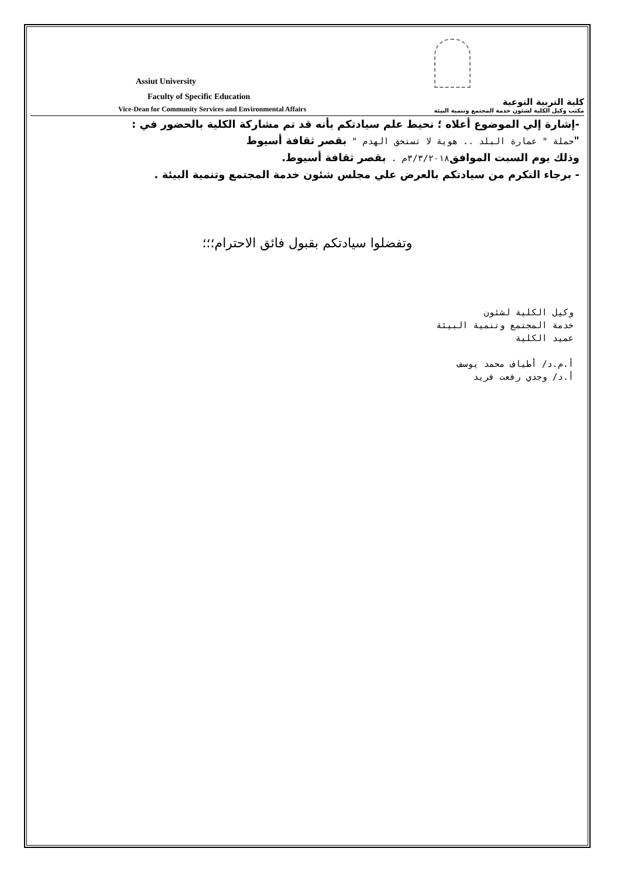Assiut University
Faculty of Specific Education
Vice-Dean for Community Services and Environmental Affairs
كلية التربية النوعية
مكتب وكيل الكلية لشئون خدمة المجتمع وتنمية البيئة
-إشارة إلي الموضوع أعلاه ؛ نحيط علم سيادتكم بأنه قد تم مشاركة الكلية بالحضور في :
"حملة " عمارة البلد .. هوية لا تستحق الهدم " بقصر ثقافة أسيوط
وذلك يوم السبت الموافق ٣/٣/٢٠١٨م . بقصر ثقافة أسيوط.
- برجاء التكرم من سيادتكم بالعرض علي مجلس شئون خدمة المجتمع وتنمية البيئة .
وتفضلوا سيادتكم بقبول فائق الاحترام؛؛؛
وكيل الكلية لشئون
خدمة المجتمع وتنمية البيئة
عميد الكلية
أ.م.د/ أطياف محمد يوسف
أ.د/ وجدي رفعت فريد